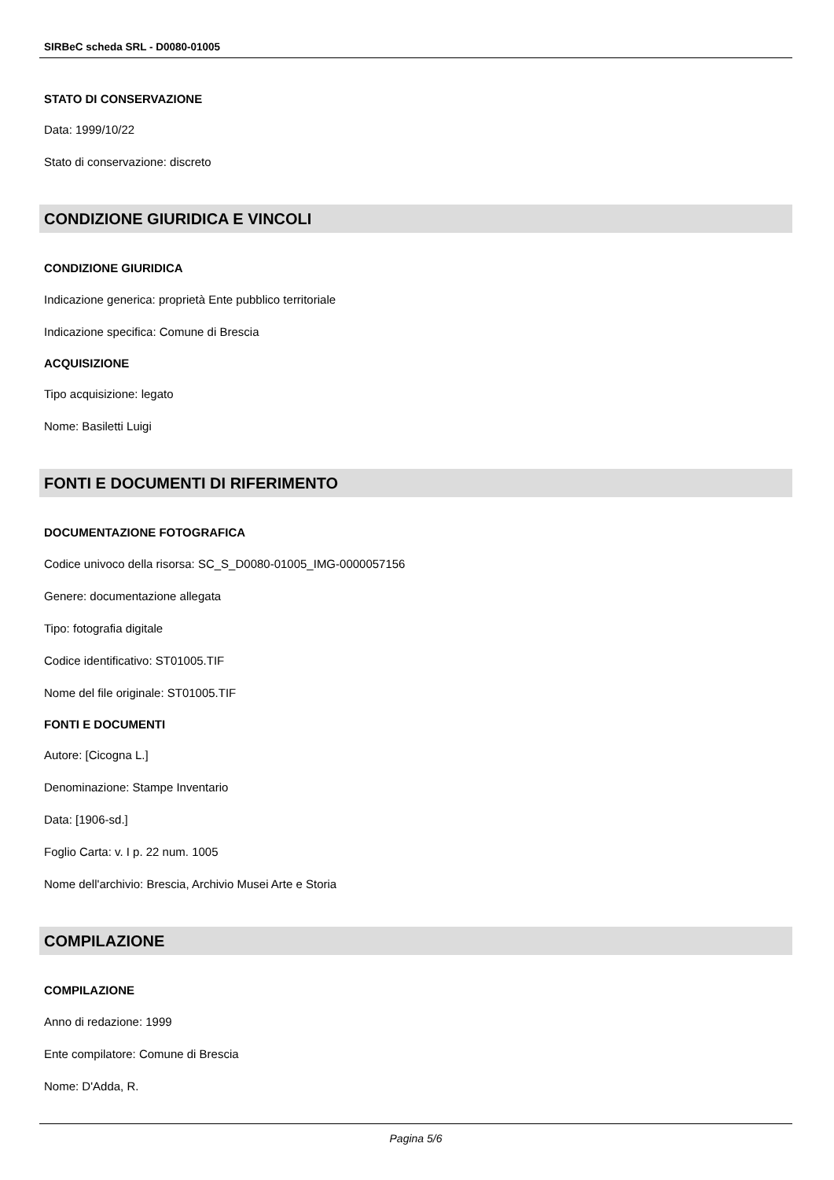SIRBeC scheda SRL - D0080-01005
STATO DI CONSERVAZIONE
Data: 1999/10/22
Stato di conservazione: discreto
CONDIZIONE GIURIDICA E VINCOLI
CONDIZIONE GIURIDICA
Indicazione generica: proprietà Ente pubblico territoriale
Indicazione specifica: Comune di Brescia
ACQUISIZIONE
Tipo acquisizione: legato
Nome: Basiletti Luigi
FONTI E DOCUMENTI DI RIFERIMENTO
DOCUMENTAZIONE FOTOGRAFICA
Codice univoco della risorsa: SC_S_D0080-01005_IMG-0000057156
Genere: documentazione allegata
Tipo: fotografia digitale
Codice identificativo: ST01005.TIF
Nome del file originale: ST01005.TIF
FONTI E DOCUMENTI
Autore: [Cicogna L.]
Denominazione: Stampe Inventario
Data: [1906-sd.]
Foglio Carta: v. I p. 22 num. 1005
Nome dell'archivio: Brescia, Archivio Musei Arte e Storia
COMPILAZIONE
COMPILAZIONE
Anno di redazione: 1999
Ente compilatore: Comune di Brescia
Nome: D'Adda, R.
Pagina 5/6